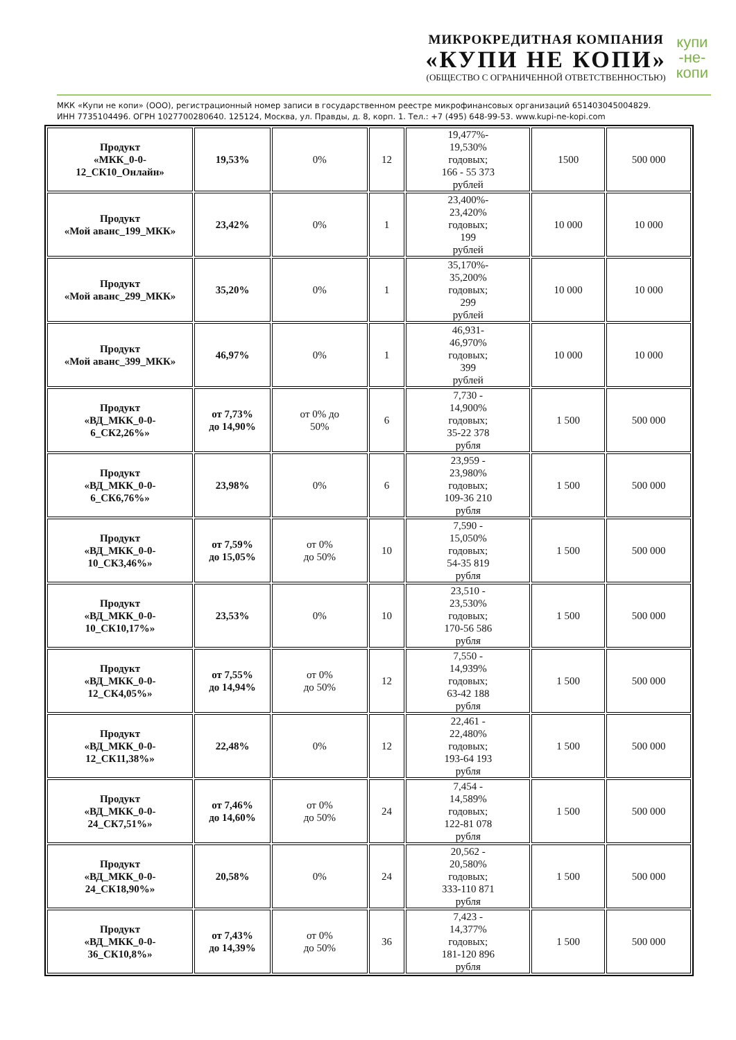МИКРОКРЕДИТНАЯ КОМПАНИЯ
«КУПИ НЕ КОПИ»
(ОБЩЕСТВО С ОГРАНИЧЕННОЙ ОТВЕТСТВЕННОСТЬЮ)
купи
-не-
копи
МКК «Купи не копи» (ООО), регистрационный номер записи в государственном реестре микрофинансовых организаций 651403045004829.
ИНН 7735104496. ОГРН 1027700280640. 125124, Москва, ул. Правды, д. 8, корп. 1. Тел.: +7 (495) 648-99-53. www.kupi-ne-kopi.com
| Продукт «МКК_0-0- 12_СК10_Онлайн» | 19,53% | 0% | 12 | 19,477%- 19,530% годовых; 166 - 55 373 рублей | 1500 | 500 000 |
| Продукт «Мой аванс_199_МКК» | 23,42% | 0% | 1 | 23,400%- 23,420% годовых; 199 рублей | 10 000 | 10 000 |
| Продукт «Мой аванс_299_МКК» | 35,20% | 0% | 1 | 35,170%- 35,200% годовых; 299 рублей | 10 000 | 10 000 |
| Продукт «Мой аванс_399_МКК» | 46,97% | 0% | 1 | 46,931- 46,970% годовых; 399 рублей | 10 000 | 10 000 |
| Продукт «ВД_МКК_0-0- 6_СК2,26%» | от 7,73% до 14,90% | от 0% до 50% | 6 | 7,730 - 14,900% годовых; 35-22 378 рубля | 1 500 | 500 000 |
| Продукт «ВД_МКК_0-0- 6_СК6,76%» | 23,98% | 0% | 6 | 23,959 - 23,980% годовых; 109-36 210 рубля | 1 500 | 500 000 |
| Продукт «ВД_МКК_0-0- 10_СК3,46%» | от 7,59% до 15,05% | от 0% до 50% | 10 | 7,590 - 15,050% годовых; 54-35 819 рубля | 1 500 | 500 000 |
| Продукт «ВД_МКК_0-0- 10_СК10,17%» | 23,53% | 0% | 10 | 23,510 - 23,530% годовых; 170-56 586 рубля | 1 500 | 500 000 |
| Продукт «ВД_МКК_0-0- 12_СК4,05%» | от 7,55% до 14,94% | от 0% до 50% | 12 | 7,550 - 14,939% годовых; 63-42 188 рубля | 1 500 | 500 000 |
| Продукт «ВД_МКК_0-0- 12_СК11,38%» | 22,48% | 0% | 12 | 22,461 - 22,480% годовых; 193-64 193 рубля | 1 500 | 500 000 |
| Продукт «ВД_МКК_0-0- 24_СК7,51%» | от 7,46% до 14,60% | от 0% до 50% | 24 | 7,454 - 14,589% годовых; 122-81 078 рубля | 1 500 | 500 000 |
| Продукт «ВД_МКК_0-0- 24_СК18,90%» | 20,58% | 0% | 24 | 20,562 - 20,580% годовых; 333-110 871 рубля | 1 500 | 500 000 |
| Продукт «ВД_МКК_0-0- 36_СК10,8%» | от 7,43% до 14,39% | от 0% до 50% | 36 | 7,423 - 14,377% годовых; 181-120 896 рубля | 1 500 | 500 000 |